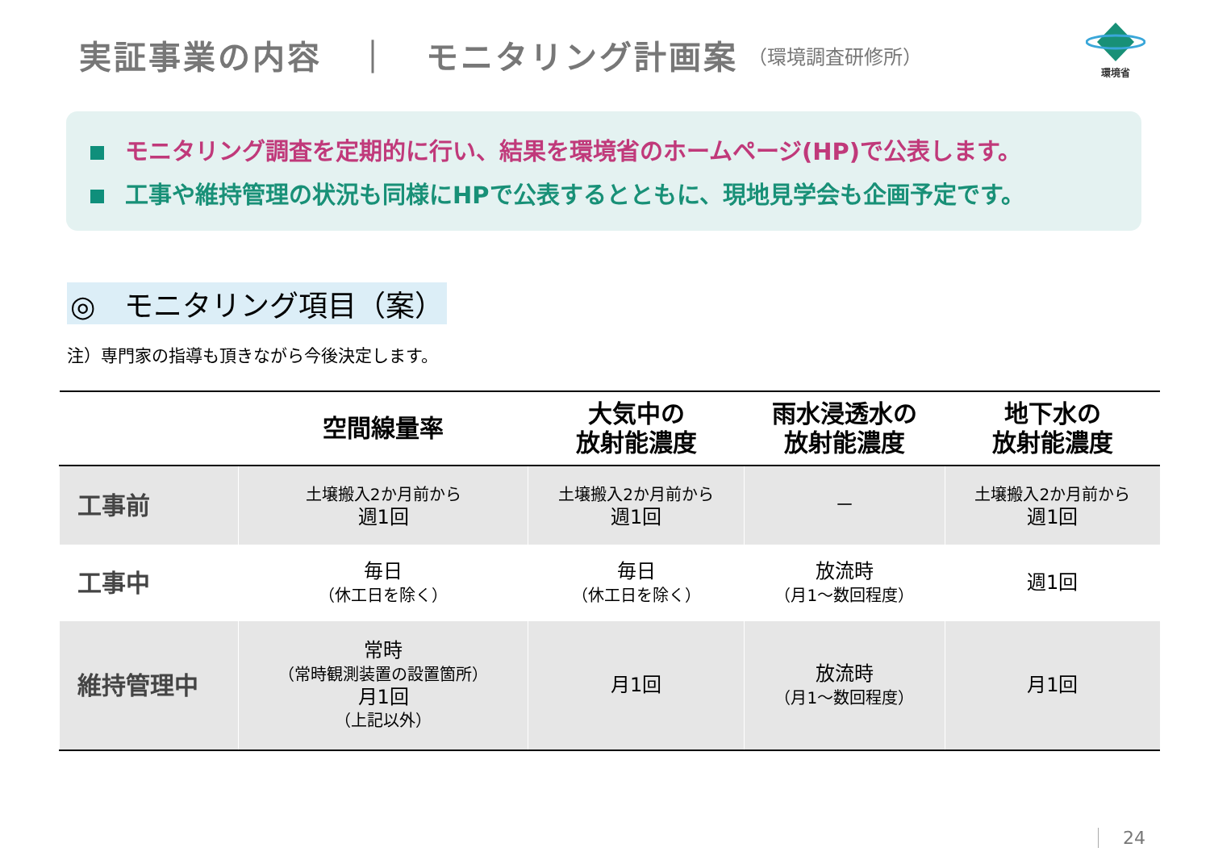実証事業の内容　｜　モニタリング計画案
（環境調査研修所）
環境省
モニタリング調査を定期的に行い、結果を環境省のホームページ(HP)で公表します。
工事や維持管理の状況も同様にHPで公表するとともに、現地見学会も企画予定です。
◎　モニタリング項目（案）
注）専門家の指導も頂きながら今後決定します。
| | 空間線量率 | 大気中の 放射能濃度 | 雨水浸透水の 放射能濃度 | 地下水の 放射能濃度 |
| --- | --- | --- | --- | --- |
| 工事前 | 土壌搬入2か月前から 週1回 | 土壌搬入2か月前から 週1回 | － | 土壌搬入2か月前から 週1回 |
| 工事中 | 毎日 （休工日を除く） | 毎日 （休工日を除く） | 放流時 （月1～数回程度） | 週1回 |
| 維持管理中 | 常時 （常時観測装置の設置箇所） 月1回 （上記以外） | 月1回 | 放流時 （月1～数回程度） | 月1回 |
24